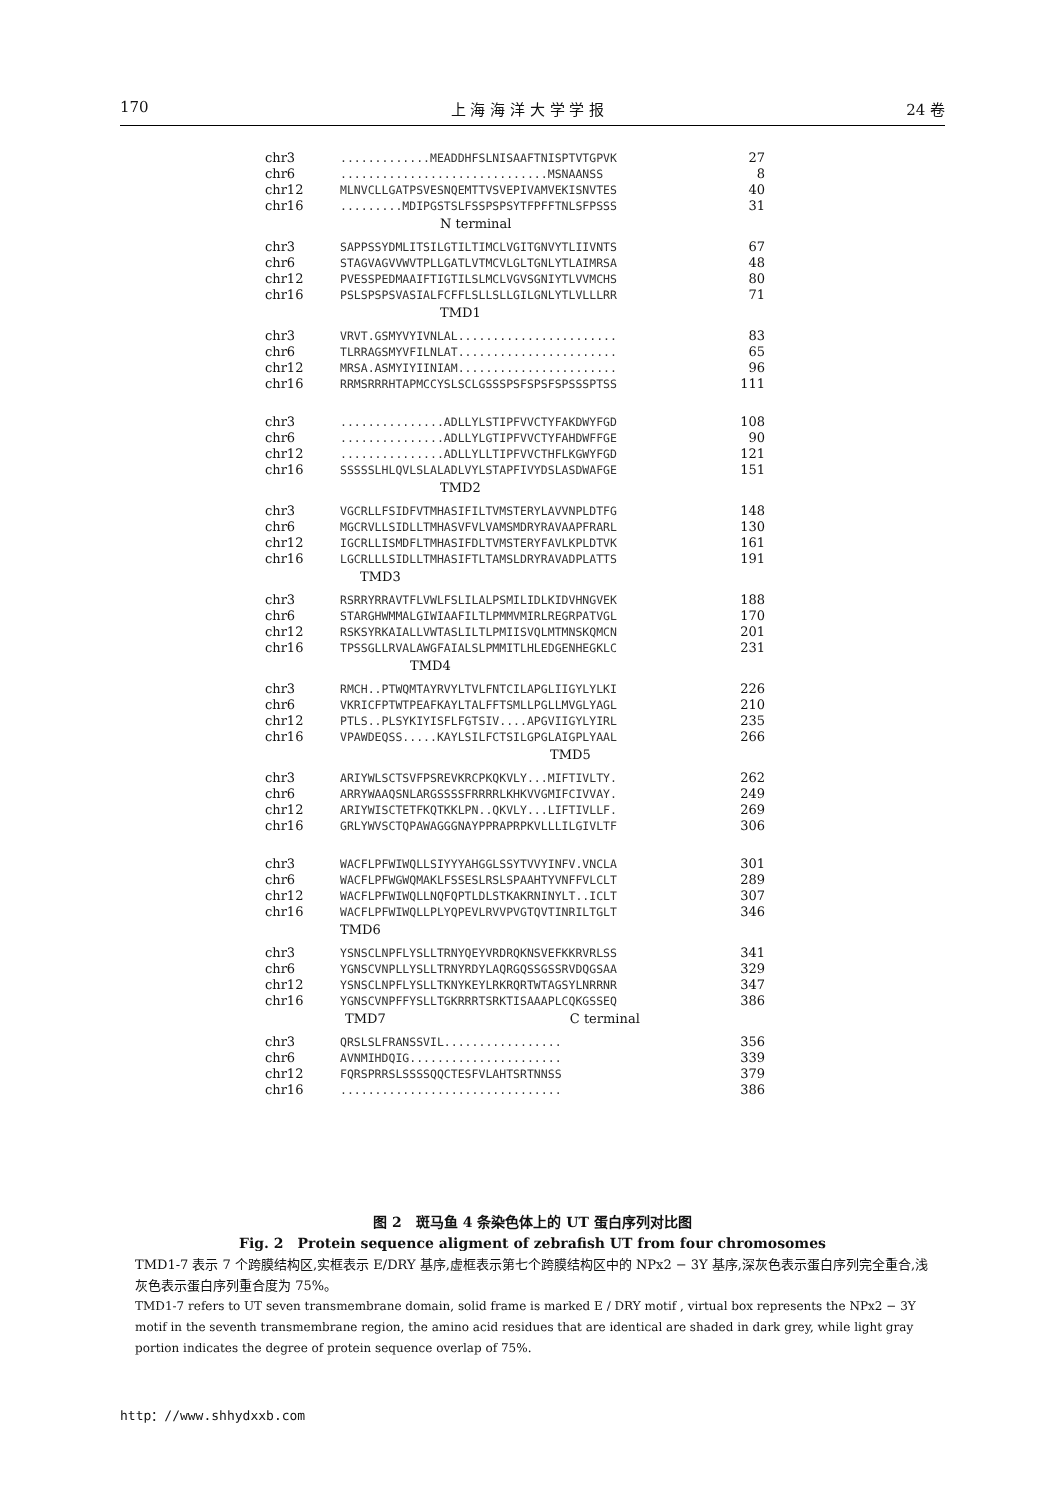170 上 海 海 洋 大 学 学 报 24 卷
chr3.............MEADDHFSLNISAAFTNISPTVTGPVK 27
chr6..............................MSNAANSS 8
chr12 MLNVCLLGATPSVESNQEMTTVSVEPIVAMVEKISNVTES 40
chr16.........MDIPGSTSLFSSPSPSYTFPFFTNLSFPSSS 31
N terminal
chr3 SAPPSSYDMLITSILGTILTIMCLVGITGNVYTLIIVNTS 67
chr6 STAGVAGVVWVTPLLGATLVTMCVLGLTGNLYTLAIMRSA 48
chr12 PVESSPEDMAAIFTIGTILSLMCLVGVSGNIYTLVVMCHS 80
chr16 PSLSPSPSVASIALFCFFLSLLSLLGILGNLYTLVLLLRR 71
TMD1
chr3 VRVT.GSMYVYIVNLAL....................... 83
chr6 TLRRAGSMYVFILNLAT....................... 65
chr12 MRSA.ASMYIYIINIAM....................... 96
chr16 RRMSRRRHTAPMCCYSLSCLGSSSPSFSPSFSPSSSPTSS 111
chr3...............ADLLYLSTIPFVVCTYFAKDWYFGD 108
chr6...............ADLLYLGTIPFVVCTYFAHDWFFGE 90
chr12...............ADLLYLLTIPFVVCTHFLKGWYFGD 121
chr16 SSSSSLHLQVLSLALADLVYLSTAPFIVYDSLASDWAFGE 151
TMD2
chr3 VGCRLLFSIDFVTMHASIFILTVMSTERYLAVVNPLDTFG 148
chr6 MGCRVLLSIDLLTMHASVFVLVAMSMDRYRAVAAPFRARL 130
chr12 IGCRLLISMDFLTMHASIFDLTVMSTERYFAVLKPLDTVK 161
chr16 LGCRLLLSIDLLTMHASIFTLTAMSLDRYRAVADPLATTS 191
TMD3
chr3 RSRRYRRAVTFLVWLFSLILALPSMILIDLKIDVHNGVEK 188
chr6 STARGHWMMALGIWIAAFILTLPMMVMIRLREGRPATVGL 170
chr12 RSKSYRKAIALLVWTASLILTLPMIISVQLMTMNSKQMCN 201
chr16 TPSSGLLRVALAWGFAIALSLPMMITLHLEDGENHEGKLC 231
TMD4
chr3 RMCH..PTWQMTAYRVYLTVLFNTCILAPGLIIGYLYLKI 226
chr6 VKRICFPTWTPEAFKAYLTALFFTSMLLPGLLMVGLYAGL 210
chr12 PTLS..PLSYKIYISFLFGTSIV....APGVIIGYLYIRL 235
chr16 VPAWDEQSS.....KAYLSILFCTSILGPGLAIGPLYAAL 266
TMD5
chr3 ARIYWLSCTSVFPSREVKRCPKQKVLY...MIFTIVLTY. 262
chr6 ARRYWAAQSNLARGSSSSFRRRRLKHKVVGMIFCIVVAY. 249
chr12 ARIYWISCTETFKQTKKLPN..QKVLY...LIFTIVLLF. 269
chr16 GRLYWVSCTQPAWAGGGNAYPPRAPRPKVLLLILGIVLTF 306
chr3 WACFLPFWIWQLLSIYYYAHGGLSSYTVVYINFV.VNCLA 301
chr6 WACFLPFWGWQMAKLFSSESLRSLSPAAHTYVNFFVLCLT 289
chr12 WACFLPFWIWQLLNQFQPTLDLSTKAKRNINYLT..ICLT 307
chr16 WACFLPFWIWQLLPLYQPEVLRVVPVGTQVTINRILTGLT 346
TMD6
chr3 YSNSCLNPFLYSLLTRNYQEYVRDRQKNSVEFKKRVRLSS 341
chr6 YGNSCVNPLLYSLLTRNYRDYLAQRGQSSGSSRVDQGSAA 329
chr12 YSNSCLNPFLYSLLTKNYKEYLRKRQRTWTAGSYLNRRNR 347
chr16 YGNSCVNPFFYSLLTGKRRRTSRKTISAAAPLCQKGSSEQ 386
TMD7 C terminal
chr3 QRSLSLFRANSSVIL................. 356
chr6 AVNMIHDQIG...................... 339
chr12 FQRSPRRSLSSSSQQCTESFVLAHTSRTNNSS 379
chr16................................ 386
图 2　斑马鱼 4 条染色体上的 UT 蛋白序列对比图
Fig. 2　Protein sequence aligment of zebrafish UT from four chromosomes
TMD1-7 表示 7 个跨膜结构区,实框表示 E/DRY 基序,虚框表示第七个跨膜结构区中的 NPx2 − 3Y 基序,深灰色表示蛋白序列完全重合,浅灰色表示蛋白序列重合度为 75%。
TMD1-7 refers to UT seven transmembrane domain, solid frame is marked E / DRY motif , virtual box represents the NPx2 − 3Y motif in the seventh transmembrane region, the amino acid residues that are identical are shaded in dark grey, while light gray portion indicates the degree of protein sequence overlap of 75%.
http：//www.shhydxxb.com